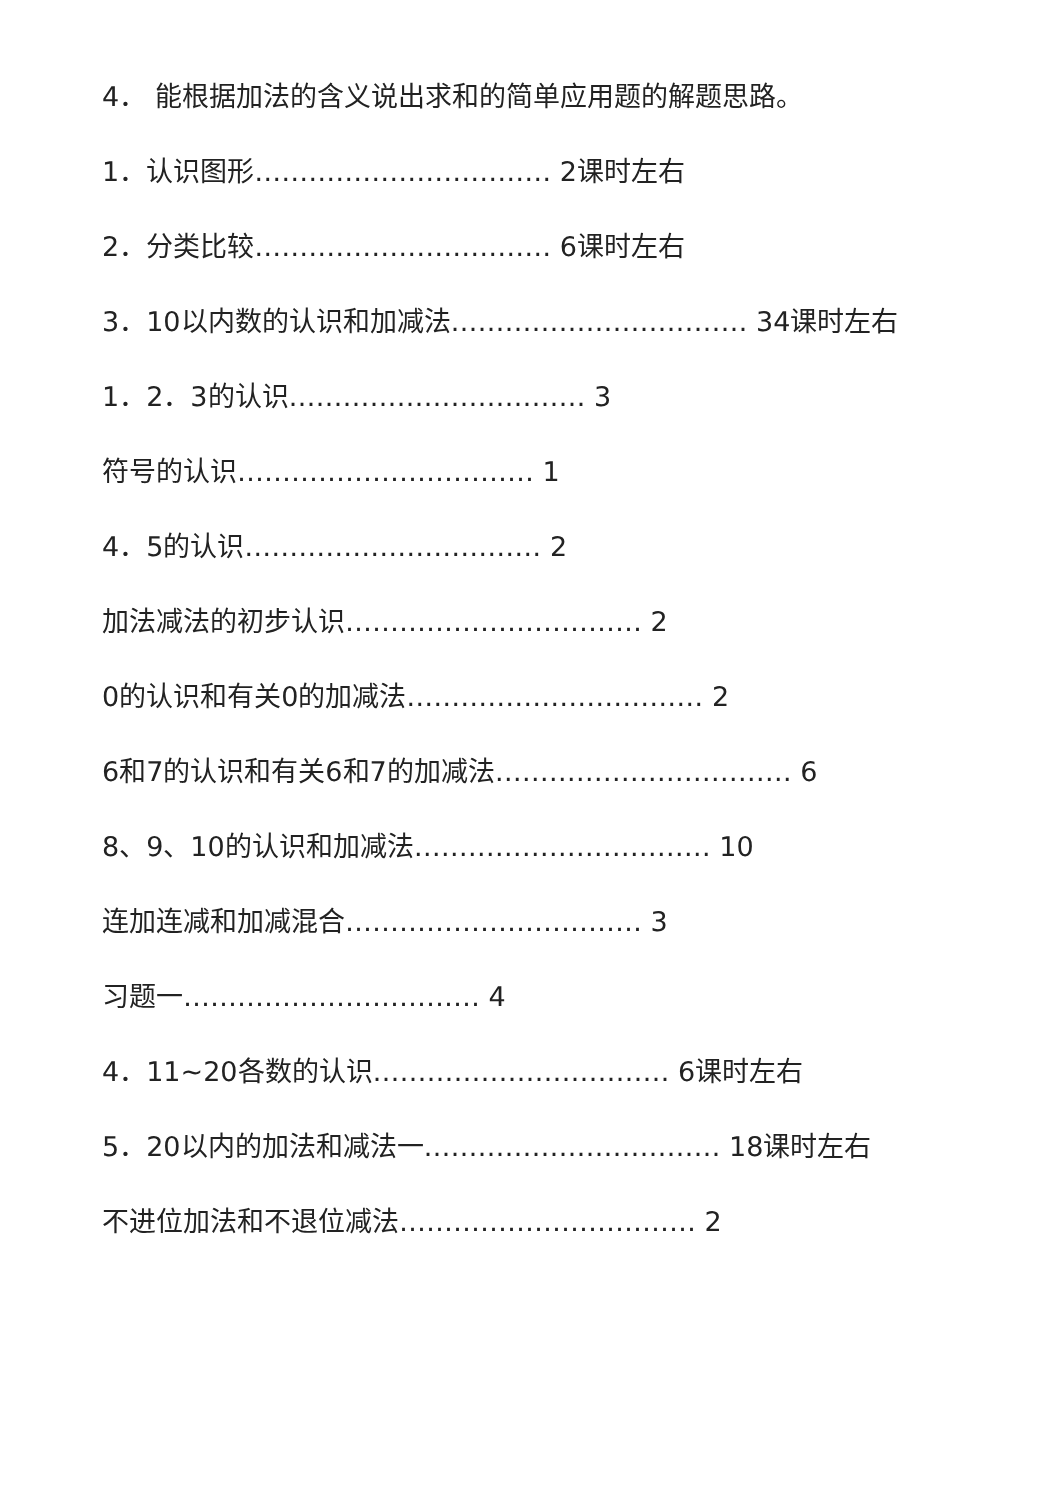4． 能根据加法的含义说出求和的简单应用题的解题思路。
1．认识图形…………………………… 2课时左右
2．分类比较…………………………… 6课时左右
3．10以内数的认识和加减法…………………………… 34课时左右
1．2．3的认识…………………………… 3
符号的认识…………………………… 1
4．5的认识…………………………… 2
加法减法的初步认识…………………………… 2
0的认识和有关0的加减法…………………………… 2
6和7的认识和有关6和7的加减法…………………………… 6
8、9、10的认识和加减法…………………………… 10
连加连减和加减混合…………………………… 3
习题一…………………………… 4
4．11~20各数的认识…………………………… 6课时左右
5．20以内的加法和减法一…………………………… 18课时左右
不进位加法和不退位减法…………………………… 2